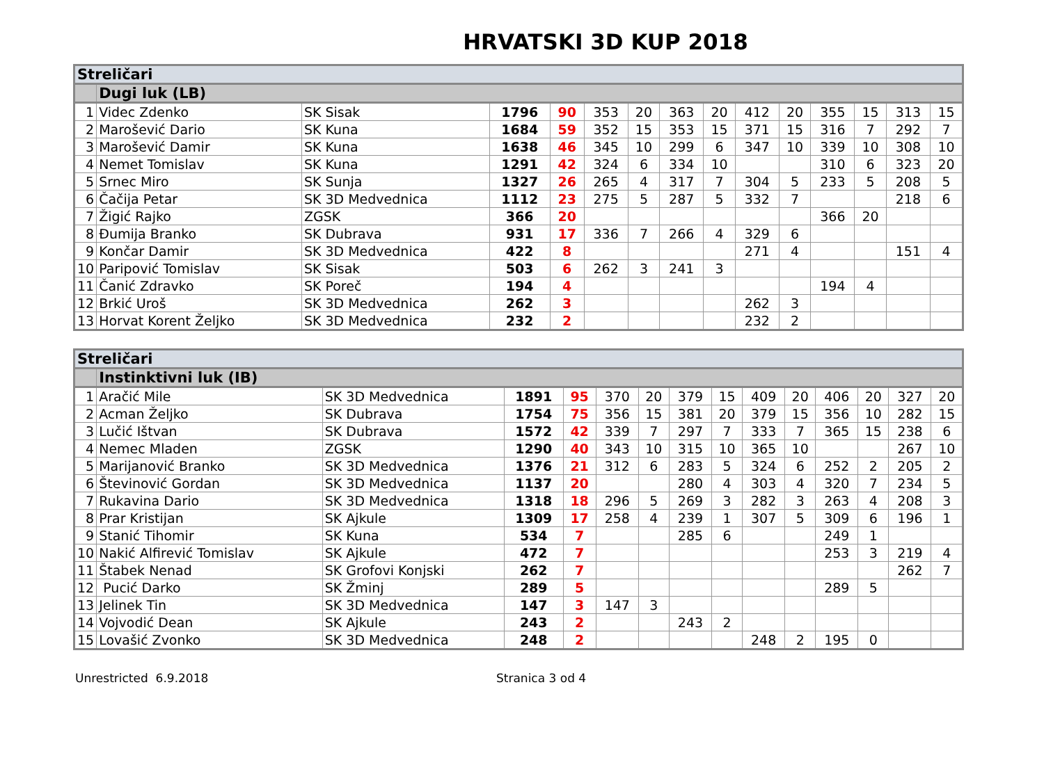HRVATSKI 3D KUP 2018
| Streličari | | | | | | | | | | | | | | |
| | Dugi luk (LB) | | | | | | | | | | | | | |
| 1 | Videc Zdenko | SK Sisak | 1796 | 90 | 353 | 20 | 363 | 20 | 412 | 20 | 355 | 15 | 313 | 15 |
| 2 | Marošević Dario | SK Kuna | 1684 | 59 | 352 | 15 | 353 | 15 | 371 | 15 | 316 | 7 | 292 | 7 |
| 3 | Marošević Damir | SK Kuna | 1638 | 46 | 345 | 10 | 299 | 6 | 347 | 10 | 339 | 10 | 308 | 10 |
| 4 | Nemet Tomislav | SK Kuna | 1291 | 42 | 324 | 6 | 334 | 10 | | | 310 | 6 | 323 | 20 |
| 5 | Srnec Miro | SK Sunja | 1327 | 26 | 265 | 4 | 317 | 7 | 304 | 5 | 233 | 5 | 208 | 5 |
| 6 | Čačija Petar | SK 3D Medvednica | 1112 | 23 | 275 | 5 | 287 | 5 | 332 | 7 | | | 218 | 6 |
| 7 | Žigić Rajko | ZGSK | 366 | 20 | | | | | | | 366 | 20 | | |
| 8 | Đumija Branko | SK Dubrava | 931 | 17 | 336 | 7 | 266 | 4 | 329 | 6 | | | | |
| 9 | Končar Damir | SK 3D Medvednica | 422 | 8 | | | | | 271 | 4 | | | 151 | 4 |
| 10 | Paripović Tomislav | SK Sisak | 503 | 6 | 262 | 3 | 241 | 3 | | | | | | |
| 11 | Čanić Zdravko | SK Poreč | 194 | 4 | | | | | | | 194 | 4 | | |
| 12 | Brkić Uroš | SK 3D Medvednica | 262 | 3 | | | | | 262 | 3 | | | | |
| 13 | Horvat Korent Željko | SK 3D Medvednica | 232 | 2 | | | | | 232 | 2 | | | | |
| Streličari | | | | | | | | | | | | | | |
| | Instinktivni luk (IB) | | | | | | | | | | | | | |
| 1 | Aračić Mile | SK 3D Medvednica | 1891 | 95 | 370 | 20 | 379 | 15 | 409 | 20 | 406 | 20 | 327 | 20 |
| 2 | Acman Željko | SK Dubrava | 1754 | 75 | 356 | 15 | 381 | 20 | 379 | 15 | 356 | 10 | 282 | 15 |
| 3 | Lučić Ištvan | SK Dubrava | 1572 | 42 | 339 | 7 | 297 | 7 | 333 | 7 | 365 | 15 | 238 | 6 |
| 4 | Nemec Mladen | ZGSK | 1290 | 40 | 343 | 10 | 315 | 10 | 365 | 10 | | | 267 | 10 |
| 5 | Marijanović Branko | SK 3D Medvednica | 1376 | 21 | 312 | 6 | 283 | 5 | 324 | 6 | 252 | 2 | 205 | 2 |
| 6 | Števinović Gordan | SK 3D Medvednica | 1137 | 20 | | | 280 | 4 | 303 | 4 | 320 | 7 | 234 | 5 |
| 7 | Rukavina Dario | SK 3D Medvednica | 1318 | 18 | 296 | 5 | 269 | 3 | 282 | 3 | 263 | 4 | 208 | 3 |
| 8 | Prar Kristijan | SK Ajkule | 1309 | 17 | 258 | 4 | 239 | 1 | 307 | 5 | 309 | 6 | 196 | 1 |
| 9 | Stanić Tihomir | SK Kuna | 534 | 7 | | | 285 | 6 | | | 249 | 1 | | |
| 10 | Nakić Alfirević Tomislav | SK Ajkule | 472 | 7 | | | | | | | 253 | 3 | 219 | 4 |
| 11 | Štabek Nenad | SK Grofovi Konjski | 262 | 7 | | | | | | | | | 262 | 7 |
| 12 | Pucić Darko | SK Žminj | 289 | 5 | | | | | | | 289 | 5 | | |
| 13 | Jelinek Tin | SK 3D Medvednica | 147 | 3 | 147 | 3 | | | | | | | | |
| 14 | Vojvodić Dean | SK Ajkule | 243 | 2 | | | 243 | 2 | | | | | | |
| 15 | Lovašić Zvonko | SK 3D Medvednica | 248 | 2 | | | | | 248 | 2 | 195 | 0 | | |
Unrestricted 6.9.2018 Stranica 3 od 4